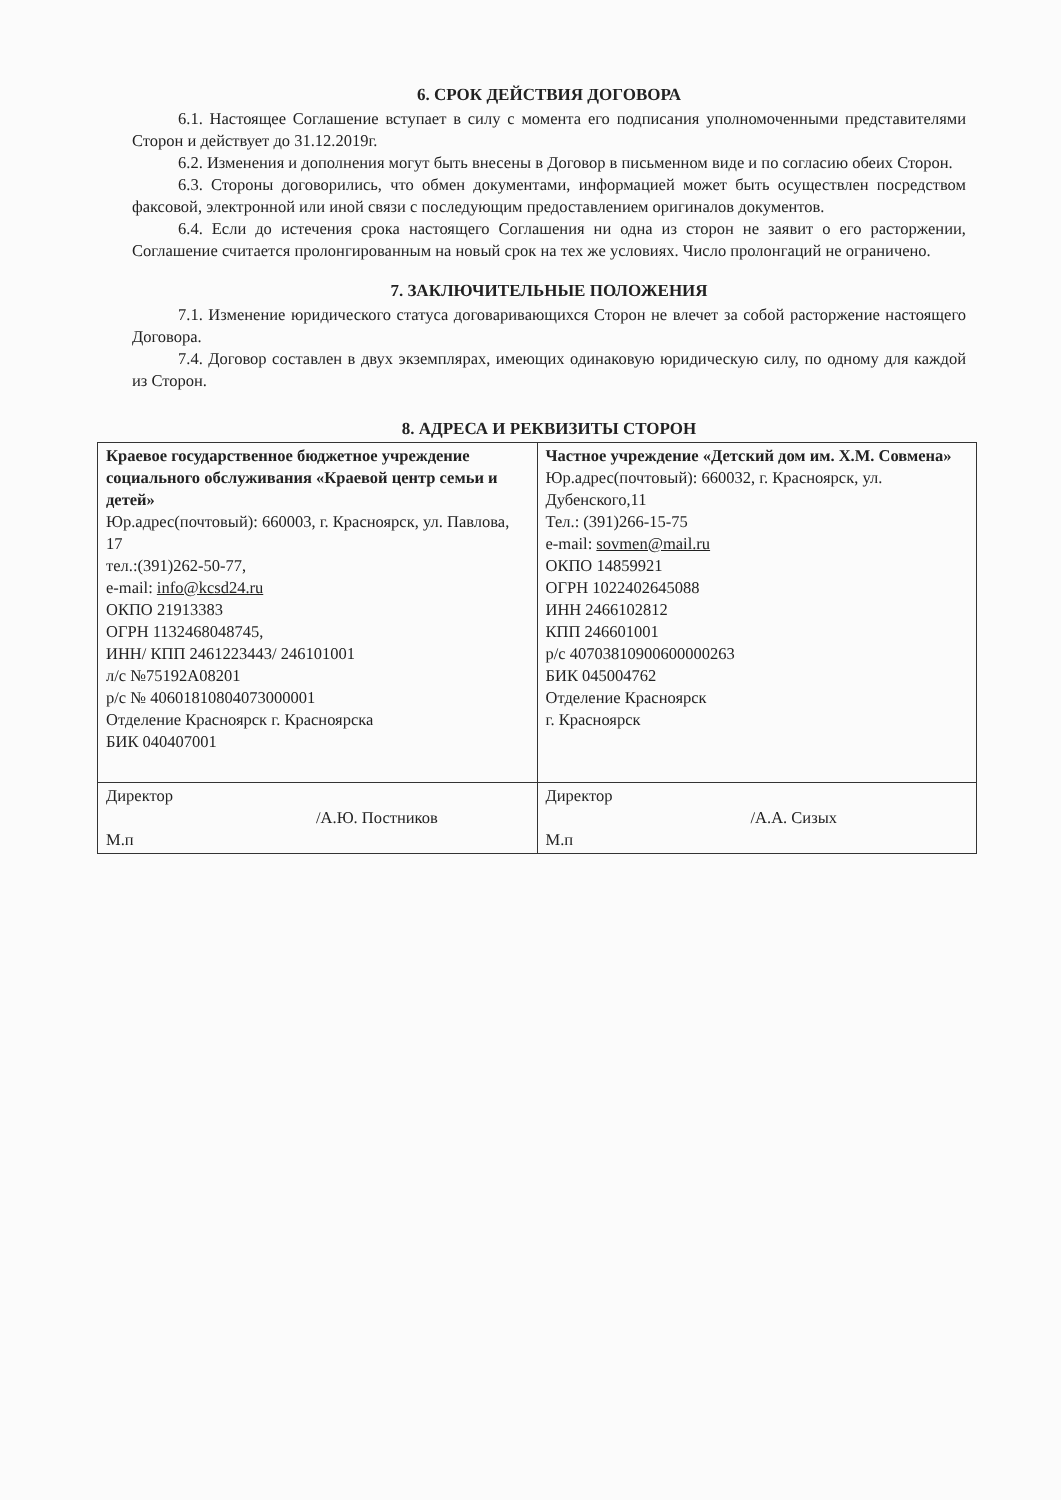6. СРОК ДЕЙСТВИЯ ДОГОВОРА
6.1. Настоящее Соглашение вступает в силу с момента его подписания уполномоченными представителями Сторон и действует до 31.12.2019г.
6.2. Изменения и дополнения могут быть внесены в Договор в письменном виде и по согласию обеих Сторон.
6.3. Стороны договорились, что обмен документами, информацией может быть осуществлен посредством факсовой, электронной или иной связи с последующим предоставлением оригиналов документов.
6.4. Если до истечения срока настоящего Соглашения ни одна из сторон не заявит о его расторжении, Соглашение считается пролонгированным на новый срок на тех же условиях. Число пролонгаций не ограничено.
7. ЗАКЛЮЧИТЕЛЬНЫЕ ПОЛОЖЕНИЯ
7.1. Изменение юридического статуса договаривающихся Сторон не влечет за собой расторжение настоящего Договора.
7.4. Договор составлен в двух экземплярах, имеющих одинаковую юридическую силу, по одному для каждой из Сторон.
8. АДРЕСА И РЕКВИЗИТЫ СТОРОН
| Краевое государственное бюджетное учреждение социального обслуживания «Краевой центр семьи и детей» Юр.адрес(почтовый): 660003, г. Красноярск, ул. Павлова, 17 тел.:(391)262-50-77, e-mail: info@kcsd24.ru ОКПО 21913383 ОГРН 1132468048745, ИНН/ КПП 2461223443/ 246101001 л/с №75192А08201 р/с № 40601810804073000001 Отделение Красноярск г. Красноярска БИК 040407001 | Частное учреждение «Детский дом им. Х.М. Совмена» Юр.адрес(почтовый): 660032, г. Красноярск, ул. Дубенского,11 Тел.: (391)266-15-75 e-mail: sovmen@mail.ru ОКПО 14859921 ОГРН 1022402645088 ИНН 2466102812 КПП 246601001 р/с 40703810900600000263 БИК 045004762 Отделение Красноярск г. Красноярск |
| Директор /А.Ю. Постников М.п | Директор /А.А. Сизых М.п |